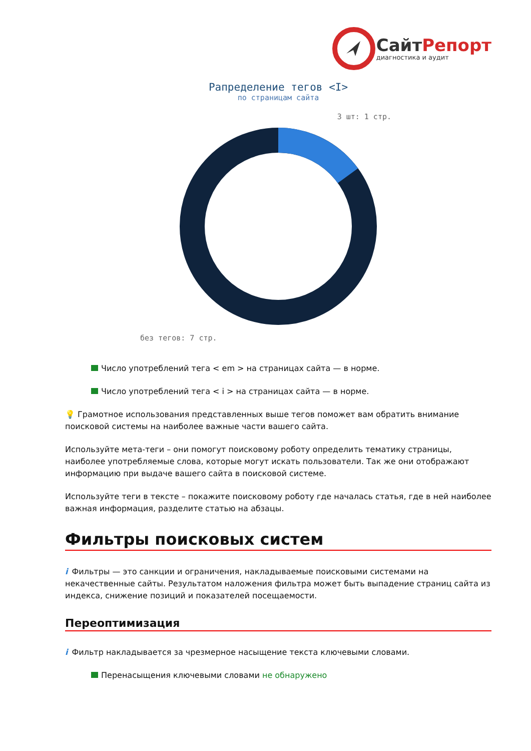СайтРепорт
диагностика и аудит
Рапределение тегов <I>
по страницам сайта
3 шт: 1 стр.
без тегов: 7 стр.
Число употреблений тега < em > на страницах сайта — в норме.
Число употреблений тега < i > на страницах сайта — в норме.
💡 Грамотное использования представленных выше тегов поможет вам обратить внимание поисковой системы на наиболее важные части вашего сайта.
Используйте мета-теги – они помогут поисковому роботу определить тематику страницы, наиболее употребляемые слова, которые могут искать пользователи. Так же они отображают информацию при выдаче вашего сайта в поисковой системе.
Используйте теги в тексте – покажите поисковому роботу где началась статья, где в ней наиболее важная информация, разделите статью на абзацы.
Фильтры поисковых систем
i Фильтры — это санкции и ограничения, накладываемые поисковыми системами на некачественные сайты. Результатом наложения фильтра может быть выпадение страниц сайта из индекса, снижение позиций и показателей посещаемости.
Переоптимизация
i Фильтр накладывается за чрезмерное насыщение текста ключевыми словами.
Перенасыщения ключевыми словами не обнаружено